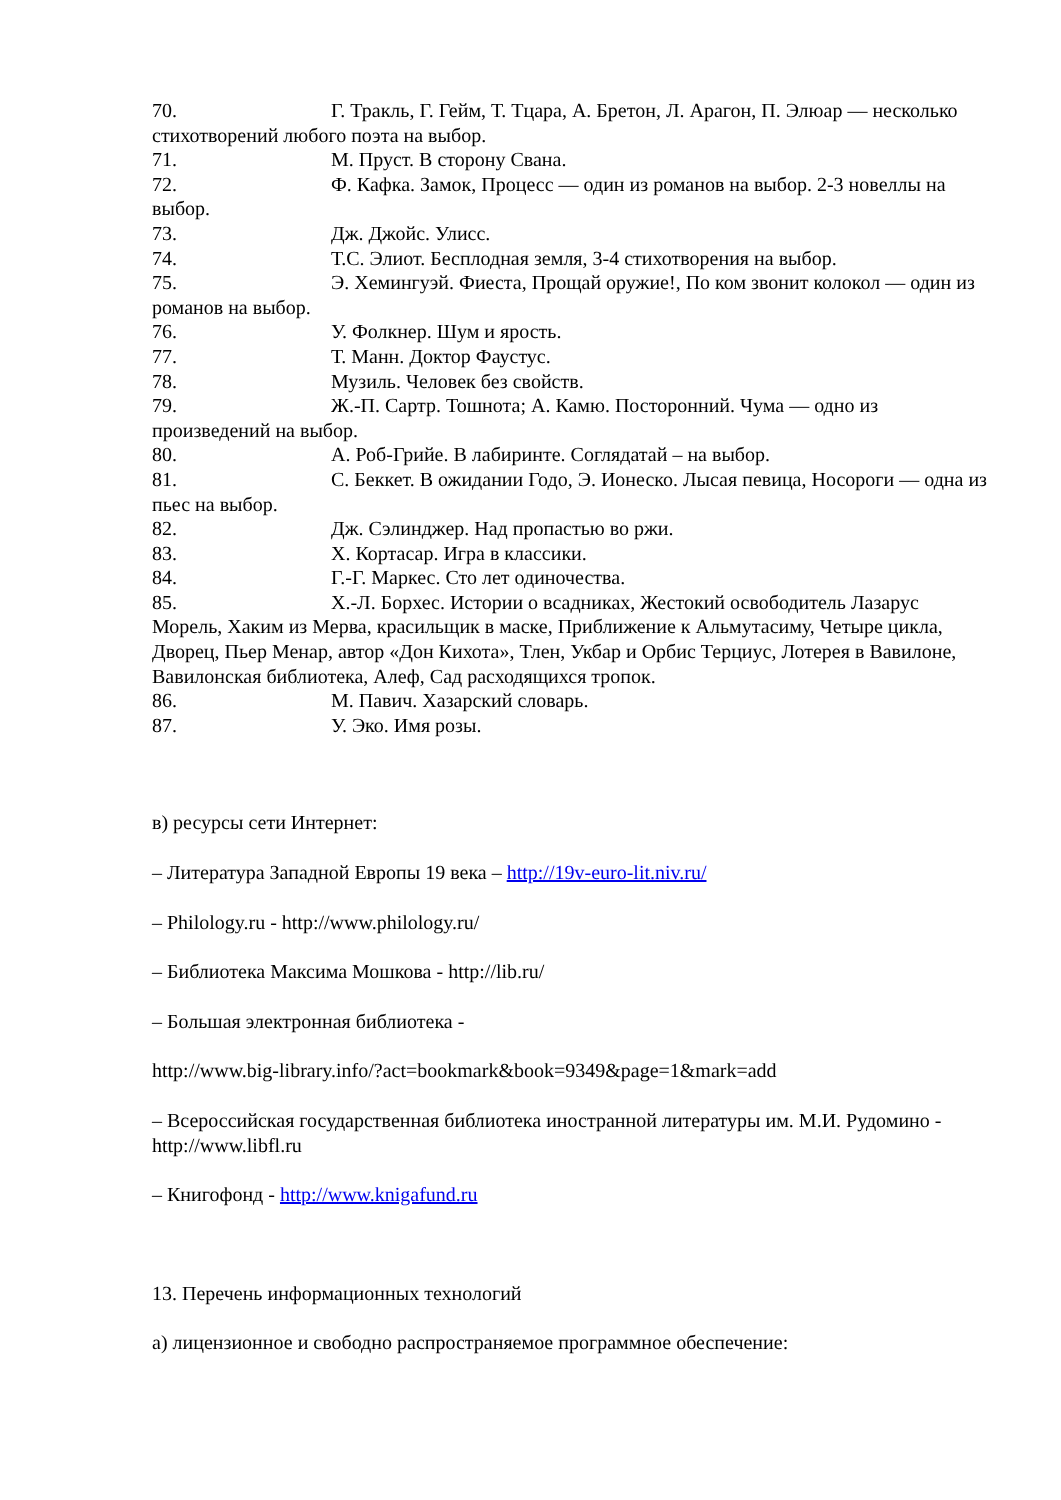70. Г. Тракль, Г. Гейм, Т. Тцара, А. Бретон, Л. Арагон, П. Элюар — несколько стихотворений любого поэта на выбор.
71. М. Пруст. В сторону Свана.
72. Ф. Кафка. Замок, Процесс — один из романов на выбор. 2-3 новеллы на выбор.
73. Дж. Джойс. Улисс.
74. Т.С. Элиот. Бесплодная земля, 3-4 стихотворения на выбор.
75. Э. Хемингуэй. Фиеста, Прощай оружие!, По ком звонит колокол — один из романов на выбор.
76. У. Фолкнер. Шум и ярость.
77. Т. Манн. Доктор Фаустус.
78. Музиль. Человек без свойств.
79. Ж.-П. Сартр. Тошнота; А. Камю. Посторонний. Чума — одно из произведений на выбор.
80. А. Роб-Грийе. В лабиринте. Соглядатай – на выбор.
81. С. Беккет. В ожидании Годо, Э. Ионеско. Лысая певица, Носороги — одна из пьес на выбор.
82. Дж. Сэлинджер. Над пропастью во ржи.
83. Х. Кортасар. Игра в классики.
84. Г.-Г. Маркес. Сто лет одиночества.
85. Х.-Л. Борхес. Истории о всадниках, Жестокий освободитель Лазарус Морель, Хаким из Мерва, красильщик в маске, Приближение к Альмутасиму, Четыре цикла, Дворец, Пьер Менар, автор «Дон Кихота», Тлен, Укбар и Орбис Терциус, Лотерея в Вавилоне, Вавилонская библиотека, Алеф, Сад расходящихся тропок.
86. М. Павич. Хазарский словарь.
87. У. Эко. Имя розы.
в) ресурсы сети Интернет:
– Литература Западной Европы 19 века – http://19v-euro-lit.niv.ru/
– Philology.ru - http://www.philology.ru/
– Библиотека Максима Мошкова - http://lib.ru/
– Большая электронная библиотека -
http://www.big-library.info/?act=bookmark&book=9349&page=1&mark=add
– Всероссийская государственная библиотека иностранной литературы им. М.И. Рудомино - http://www.libfl.ru
– Книгофонд - http://www.knigafund.ru
13. Перечень информационных технологий
а) лицензионное и свободно распространяемое программное обеспечение: